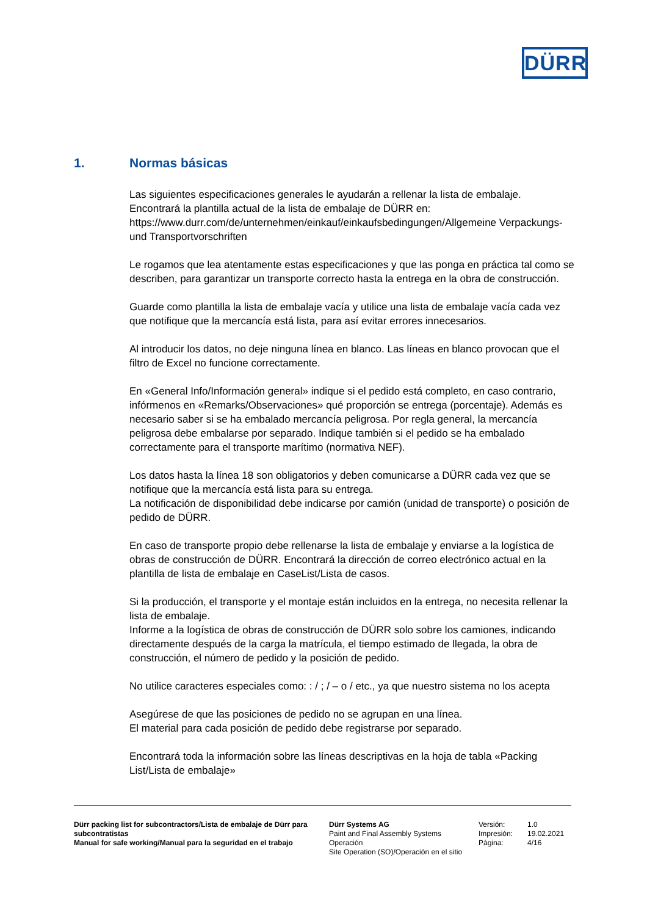DÜRR
1. Normas básicas
Las siguientes especificaciones generales le ayudarán a rellenar la lista de embalaje.
Encontrará la plantilla actual de la lista de embalaje de DÜRR en:
https://www.durr.com/de/unternehmen/einkauf/einkaufsbedingungen/Allgemeine Verpackungs- und Transportvorschriften
Le rogamos que lea atentamente estas especificaciones y que las ponga en práctica tal como se describen, para garantizar un transporte correcto hasta la entrega en la obra de construcción.
Guarde como plantilla la lista de embalaje vacía y utilice una lista de embalaje vacía cada vez que notifique que la mercancía está lista, para así evitar errores innecesarios.
Al introducir los datos, no deje ninguna línea en blanco. Las líneas en blanco provocan que el filtro de Excel no funcione correctamente.
En «General Info/Información general» indique si el pedido está completo, en caso contrario, infórmenos en «Remarks/Observaciones» qué proporción se entrega (porcentaje). Además es necesario saber si se ha embalado mercancía peligrosa. Por regla general, la mercancía peligrosa debe embalarse por separado. Indique también si el pedido se ha embalado correctamente para el transporte marítimo (normativa NEF).
Los datos hasta la línea 18 son obligatorios y deben comunicarse a DÜRR cada vez que se notifique que la mercancía está lista para su entrega.
La notificación de disponibilidad debe indicarse por camión (unidad de transporte) o posición de pedido de DÜRR.
En caso de transporte propio debe rellenarse la lista de embalaje y enviarse a la logística de obras de construcción de DÜRR. Encontrará la dirección de correo electrónico actual en la plantilla de lista de embalaje en CaseList/Lista de casos.
Si la producción, el transporte y el montaje están incluidos en la entrega, no necesita rellenar la lista de embalaje.
Informe a la logística de obras de construcción de DÜRR solo sobre los camiones, indicando directamente después de la carga la matrícula, el tiempo estimado de llegada, la obra de construcción, el número de pedido y la posición de pedido.
No utilice caracteres especiales como: : / ; / – o / etc., ya que nuestro sistema no los acepta
Asegúrese de que las posiciones de pedido no se agrupan en una línea.
El material para cada posición de pedido debe registrarse por separado.
Encontrará toda la información sobre las líneas descriptivas en la hoja de tabla «Packing List/Lista de embalaje»
Dürr packing list for subcontractors/Lista de embalaje de Dürr para subcontratistas
Manual for safe working/Manual para la seguridad en el trabajo
Dürr Systems AG
Paint and Final Assembly Systems
Operación
Site Operation (SO)/Operación en el sitio
Versión:
Impresión:
Página:
1.0
19.02.2021
4/16